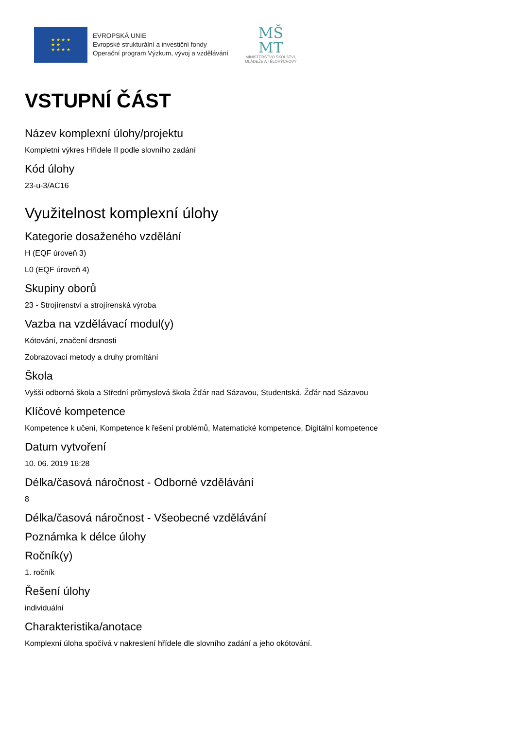★ ★ ★ ★
★ ★
★ ★ ★ ★
EVROPSKÁ UNIE
Evropské strukturální a investiční fondy
Operační program Výzkum, vývoj a vzdělávání
MŠ
MT
MINISTERSTVO ŠKOLSTVÍ,
MLÁDEŽE A TĚLOVÝCHOVY
VSTUPNÍ ČÁST
Název komplexní úlohy/projektu
Kompletní výkres Hřídele II podle slovního zadání
Kód úlohy
23-u-3/AC16
Využitelnost komplexní úlohy
Kategorie dosaženého vzdělání
H (EQF úroveň 3)
L0 (EQF úroveň 4)
Skupiny oborů
23 - Strojírenství a strojírenská výroba
Vazba na vzdělávací modul(y)
Kótování, značení drsnosti
Zobrazovací metody a druhy promítání
Škola
Vyšší odborná škola a Střední průmyslová škola Žďár nad Sázavou, Studentská, Žďár nad Sázavou
Klíčové kompetence
Kompetence k učení, Kompetence k řešení problémů, Matematické kompetence, Digitální kompetence
Datum vytvoření
10. 06. 2019 16:28
Délka/časová náročnost - Odborné vzdělávání
8
Délka/časová náročnost - Všeobecné vzdělávání
Poznámka k délce úlohy
Ročník(y)
1. ročník
Řešení úlohy
individuální
Charakteristika/anotace
Komplexní úloha spočívá v nakreslení hřídele dle slovního zadání a jeho okótování.